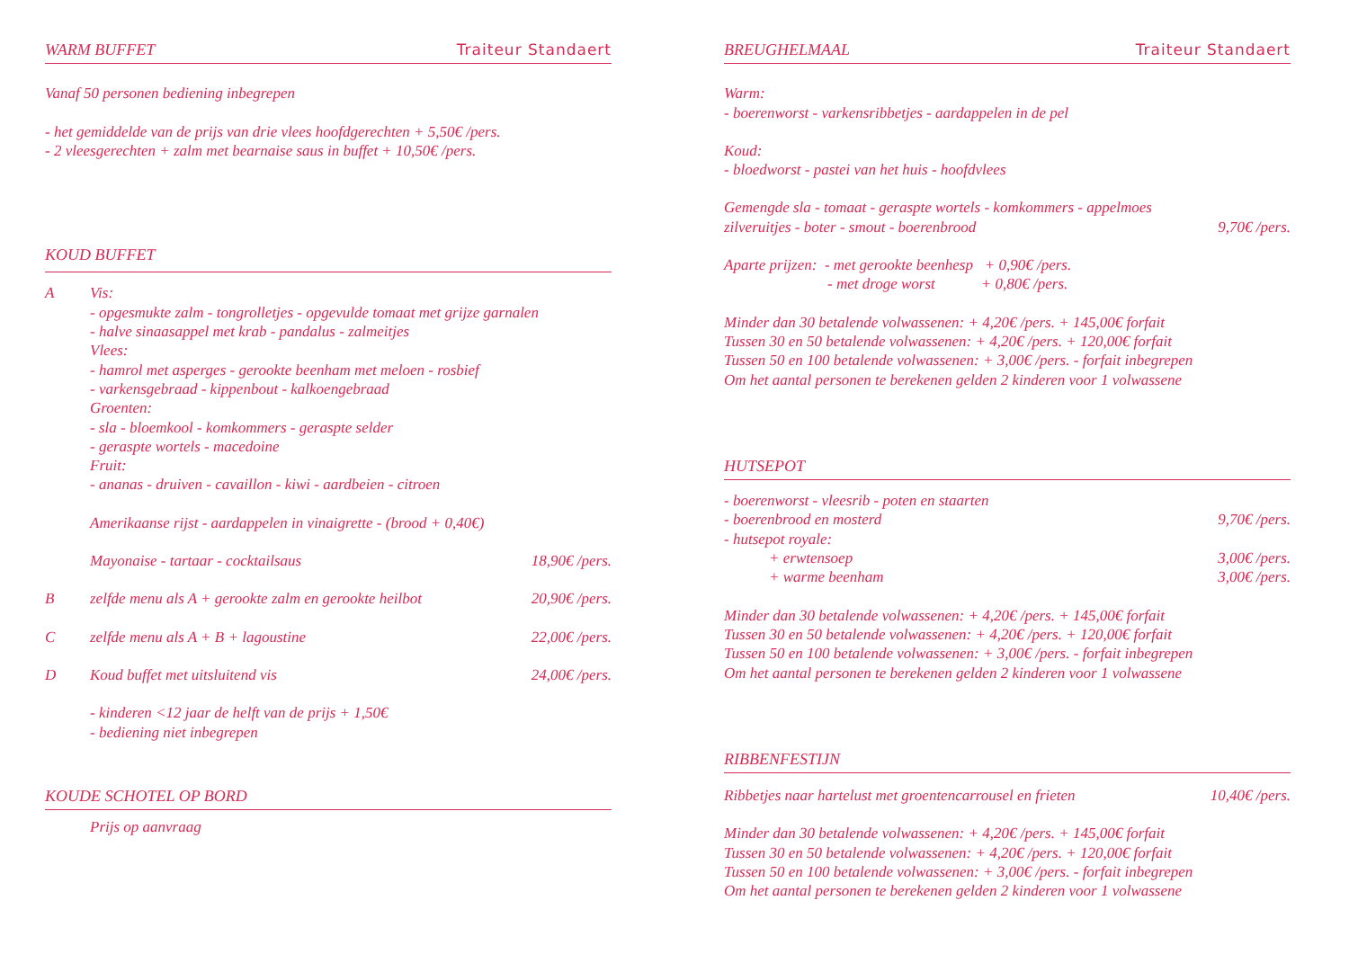WARM BUFFET Traiteur Standaert
Vanaf 50 personen bediening inbegrepen
- het gemiddelde van de prijs van drie vlees hoofdgerechten + 5,50€ /pers.
- 2 vleesgerechten + zalm met bearnaise saus in buffet + 10,50€ /pers.
KOUD BUFFET
A Vis:
- opgesmukte zalm - tongrolletjes - opgevulde tomaat met grijze garnalen
- halve sinaasappel met krab - pandalus - zalmeitjes
Vlees:
- hamrol met asperges - gerookte beenham met meloen - rosbief
- varkensgebraad - kippenbout - kalkoengebraad
Groenten:
- sla - bloemkool - komkommers - geraspte selder
- geraspte wortels - macedoine
Fruit:
- ananas - druiven - cavaillon - kiwi - aardbeien - citroen
Amerikaanse rijst - aardappelen in vinaigrette - (brood + 0,40€)
Mayonaise - tartaar - cocktailsaus 18,90€ /pers.
B zelfde menu als A + gerookte zalm en gerookte heilbot 20,90€ /pers.
C zelfde menu als A + B + lagoustine 22,00€ /pers.
D Koud buffet met uitsluitend vis 24,00€ /pers.
- kinderen <12 jaar de helft van de prijs + 1,50€
- bediening niet inbegrepen
KOUDE SCHOTEL OP BORD
Prijs op aanvraag
BREUGHELMAAL Traiteur Standaert
Warm:
- boerenworst - varkensribbetjes - aardappelen in de pel
Koud:
- bloedworst - pastei van het huis - hoofdvlees
Gemengde sla - tomaat - geraspte wortels - komkommers - appelmoes
zilveruitjes - boter - smout - boerenbrood 9,70€ /pers.
Aparte prijzen: - met gerookte beenhesp + 0,90€ /pers.
- met droge worst + 0,80€ /pers.
Minder dan 30 betalende volwassenen: + 4,20€ /pers. + 145,00€ forfait
Tussen 30 en 50 betalende volwassenen: + 4,20€ /pers. + 120,00€ forfait
Tussen 50 en 100 betalende volwassenen: + 3,00€ /pers. - forfait inbegrepen
Om het aantal personen te berekenen gelden 2 kinderen voor 1 volwassene
HUTSEPOT
- boerenworst - vleesrib - poten en staarten
- boerenbrood en mosterd 9,70€ /pers.
- hutsepot royale:
+ erwtensoep 3,00€ /pers.
+ warme beenham 3,00€ /pers.
Minder dan 30 betalende volwassenen: + 4,20€ /pers. + 145,00€ forfait
Tussen 30 en 50 betalende volwassenen: + 4,20€ /pers. + 120,00€ forfait
Tussen 50 en 100 betalende volwassenen: + 3,00€ /pers. - forfait inbegrepen
Om het aantal personen te berekenen gelden 2 kinderen voor 1 volwassene
RIBBENFESTIJN
Ribbetjes naar hartelust met groentencarrousel en frieten 10,40€ /pers.
Minder dan 30 betalende volwassenen: + 4,20€ /pers. + 145,00€ forfait
Tussen 30 en 50 betalende volwassenen: + 4,20€ /pers. + 120,00€ forfait
Tussen 50 en 100 betalende volwassenen: + 3,00€ /pers. - forfait inbegrepen
Om het aantal personen te berekenen gelden 2 kinderen voor 1 volwassene